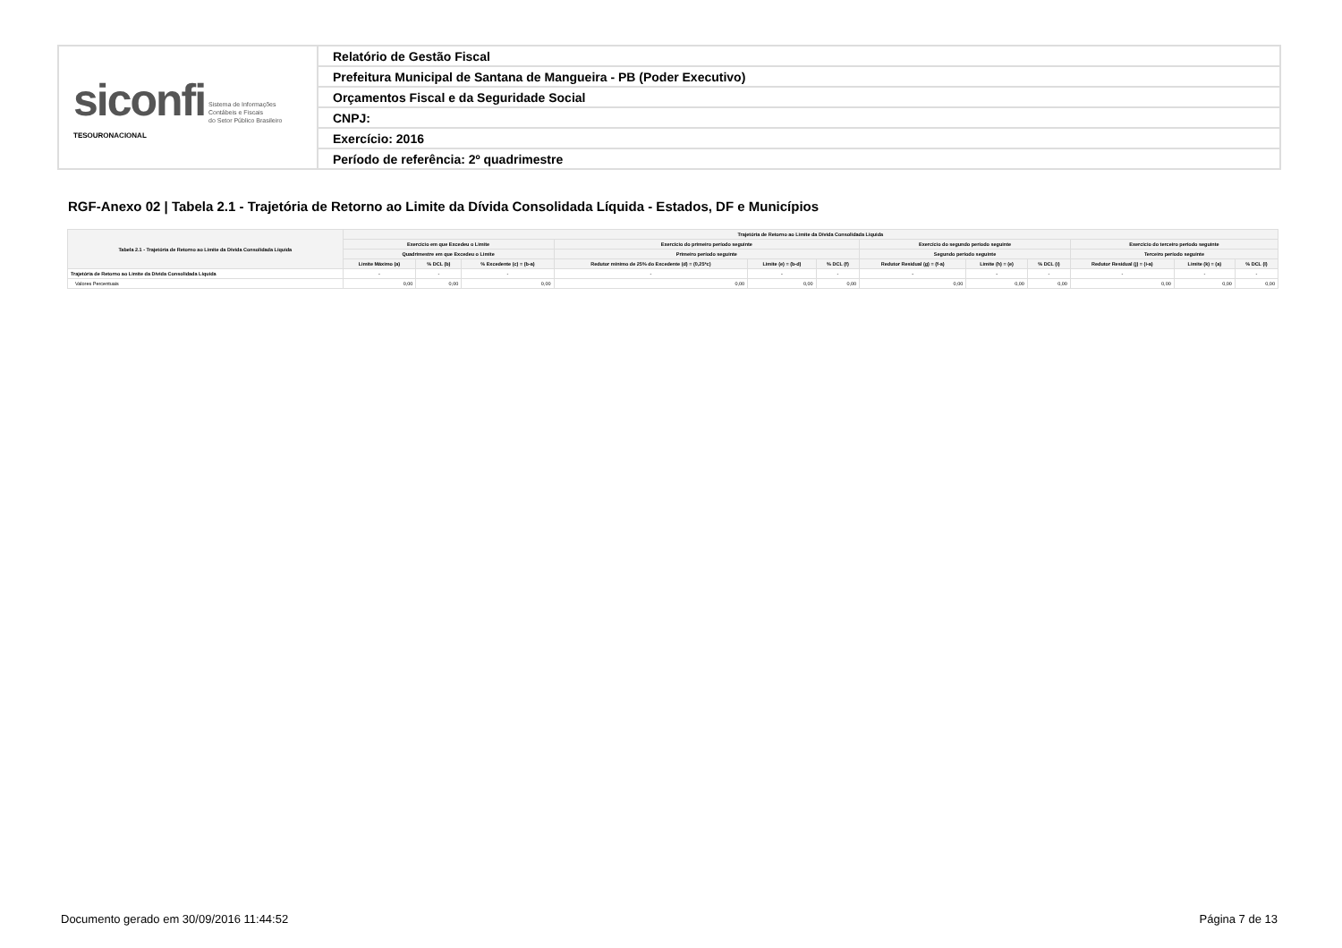| siconfi Sistema de Informações Contábeis e Fiscais do Setor Público Brasileiro TESOURONACIONAL | Relatório de Gestão Fiscal |
| | Prefeitura Municipal de Santana de Mangueira - PB (Poder Executivo) |
| | Orçamentos Fiscal e da Seguridade Social |
| | CNPJ: |
| | Exercício: 2016 |
| | Período de referência: 2º quadrimestre |
RGF-Anexo 02 | Tabela 2.1 - Trajetória de Retorno ao Limite da Dívida Consolidada Líquida - Estados, DF e Municípios
| Tabela 2.1 - Trajetória de Retorno ao Limite da Dívida Consolidada Líquida | Trajetória de Retorno ao Limite da Dívida Consolidada Líquida | | | | | | | | | | | |
| --- | --- | --- | --- | --- | --- | --- | --- | --- | --- | --- | --- | --- |
| | Exercício em que Excedeu o Limite | | | Exercício do primeiro período seguinte | | | Exercício do segundo período seguinte | | | Exercício do terceiro período seguinte | | |
| | Quadrimestre em que Excedeu o Limite | | | Primeiro período seguinte | | | Segundo período seguinte | | | Terceiro período seguinte | | |
| | Limite Máximo (a) | % DCL (b) | % Excedente (c) = (b-a) | Redutor mínimo de 25% do Excedente (d) = (0,25*c) | Limite (e) = (b-d) | % DCL (f) | Redutor Residual (g) = (f-a) | Limite (h) = (e) | % DCL (i) | Redutor Residual (j) = (i-a) | Limite (k) = (a) | % DCL (l) |
| Trajetória de Retorno ao Limite da Dívida Consolidada Líquida | - | - | - | - | - | - | - | - | - | - | - | - |
| Valores Percentuais | 0,00 | 0,00 | 0,00 | 0,00 | 0,00 | 0,00 | 0,00 | 0,00 | 0,00 | 0,00 | 0,00 | 0,00 |
Documento gerado em 30/09/2016 11:44:52
Página 7 de 13